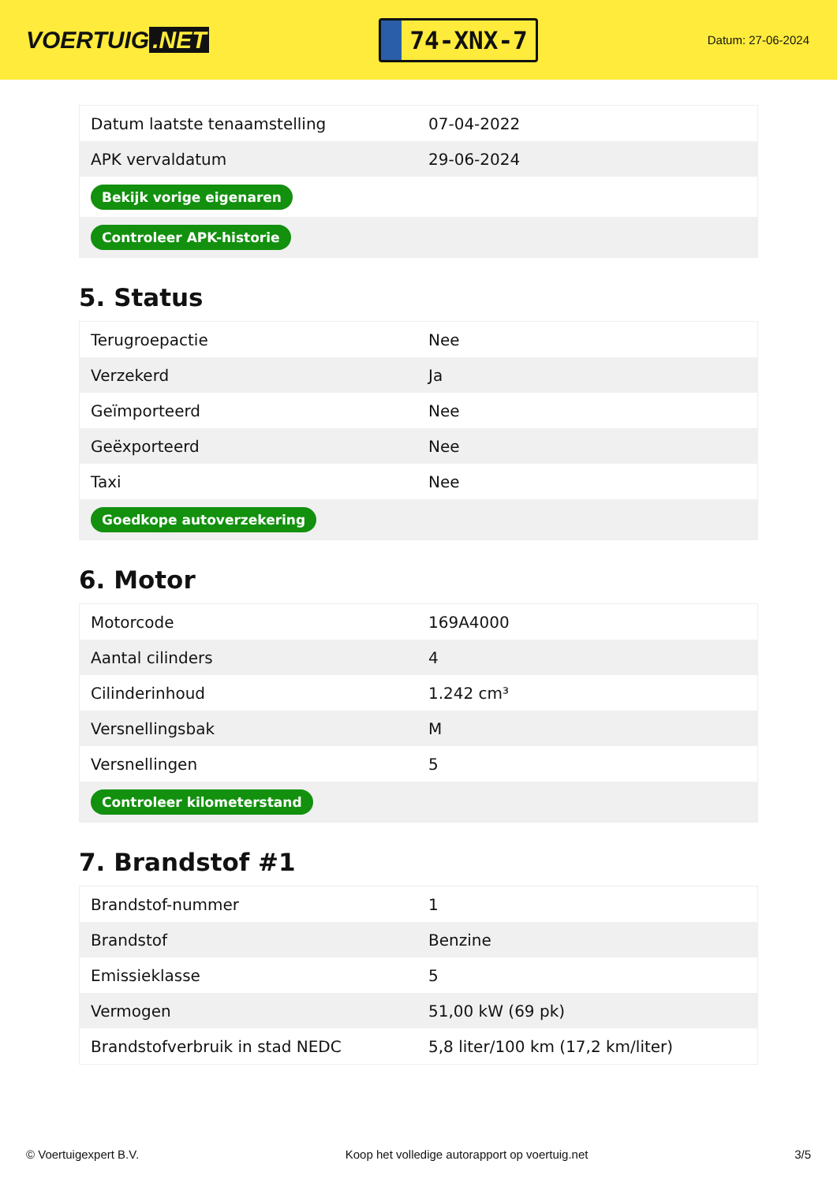VOERTUIG.NET
74-XNX-7
Datum: 27-06-2024
| Datum laatste tenaamstelling | 07-04-2022 |
| APK vervaldatum | 29-06-2024 |
| Bekijk vorige eigenaren | |
| Controleer APK-historie | |
5. Status
| Terugroepactie | Nee |
| Verzekerd | Ja |
| Geïmporteerd | Nee |
| Geëxporteerd | Nee |
| Taxi | Nee |
| Goedkope autoverzekering | |
6. Motor
| Motorcode | 169A4000 |
| Aantal cilinders | 4 |
| Cilinderinhoud | 1.242 cm³ |
| Versnellingsbak | M |
| Versnellingen | 5 |
| Controleer kilometerstand | |
7. Brandstof #1
| Brandstof-nummer | 1 |
| Brandstof | Benzine |
| Emissieklasse | 5 |
| Vermogen | 51,00 kW (69 pk) |
| Brandstofverbruik in stad NEDC | 5,8 liter/100 km (17,2 km/liter) |
© Voertuigexpert B.V. Koop het volledige autorapport op voertuig.net 3/5